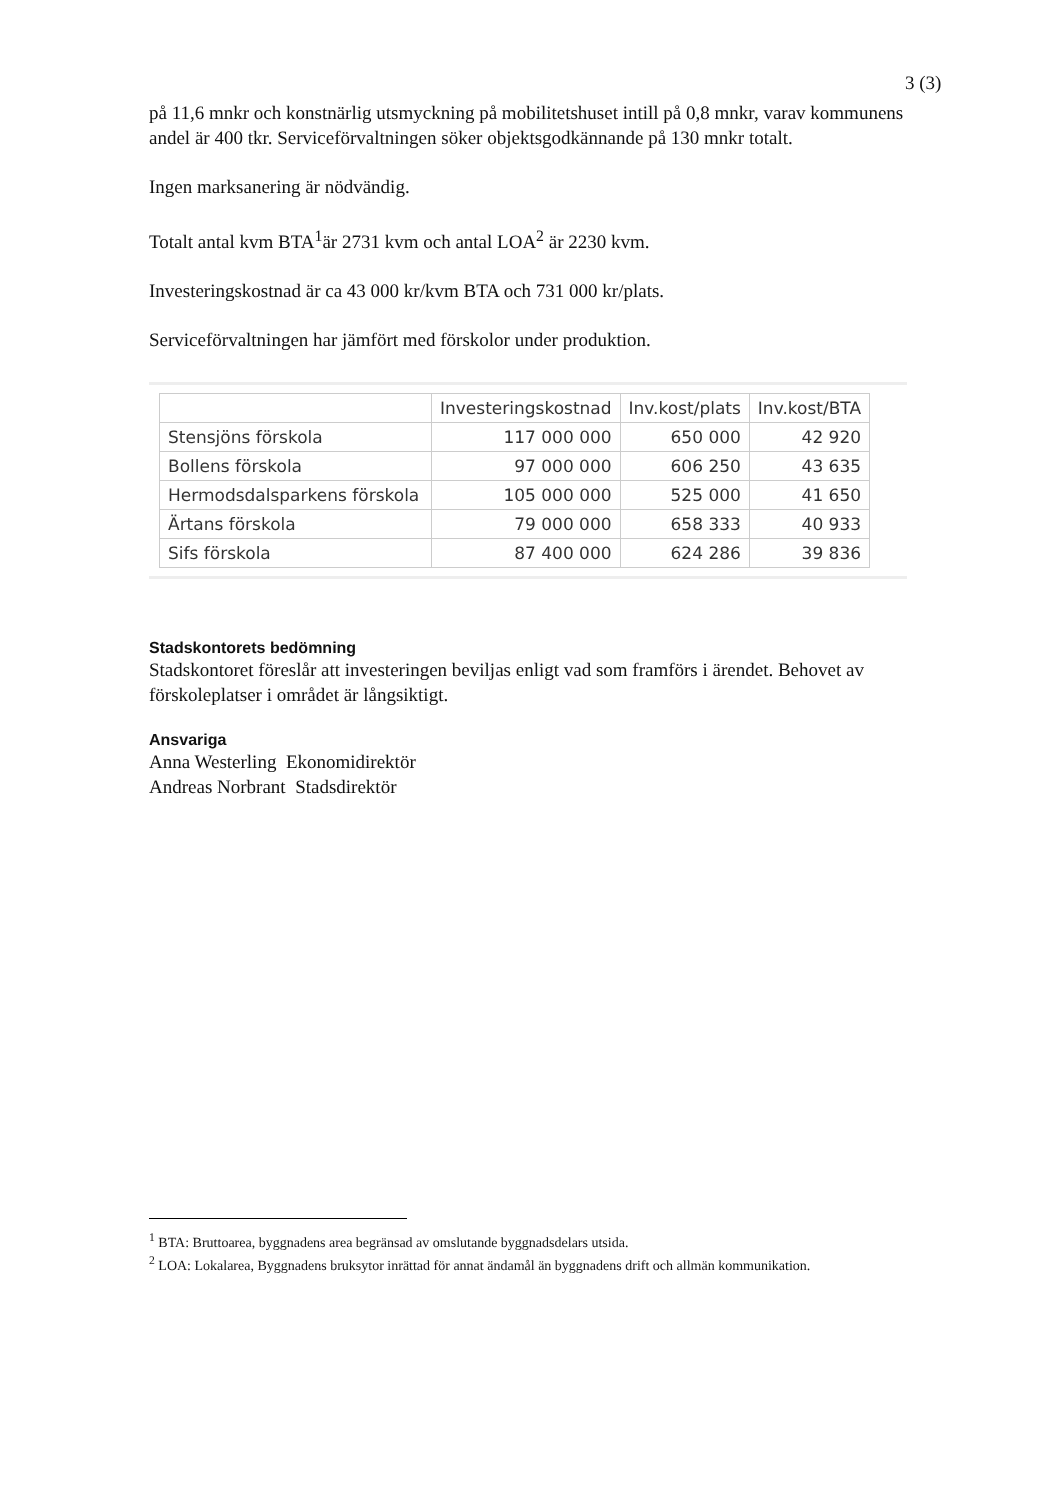3 (3)
på 11,6 mnkr och konstnärlig utsmyckning på mobilitetshuset intill på 0,8 mnkr, varav kommunens andel är 400 tkr. Serviceförvaltningen söker objektsgodkännande på 130 mnkr totalt.
Ingen marksanering är nödvändig.
Totalt antal kvm BTA<sup>1</sup>är 2731 kvm och antal LOA<sup>2</sup> är 2230 kvm.
Investeringskostnad är ca 43 000 kr/kvm BTA och 731 000 kr/plats.
Serviceförvaltningen har jämfört med förskolor under produktion.
| | Investeringskostnad | Inv.kost/plats | Inv.kost/BTA |
| --- | --- | --- | --- |
| Stensjöns förskola | 117 000 000 | 650 000 | 42 920 |
| Bollens förskola | 97 000 000 | 606 250 | 43 635 |
| Hermodsdalsparkens förskola | 105 000 000 | 525 000 | 41 650 |
| Ärtans förskola | 79 000 000 | 658 333 | 40 933 |
| Sifs förskola | 87 400 000 | 624 286 | 39 836 |
Stadskontorets bedömning
Stadskontoret föreslår att investeringen beviljas enligt vad som framförs i ärendet. Behovet av förskoleplatser i området är långsiktigt.
Ansvariga
Anna Westerling Ekonomidirektör
Andreas Norbrant Stadsdirektör
<sup>1</sup> BTA: Bruttoarea, byggnadens area begränsad av omslutande byggnadsdelars utsida.
<sup>2</sup> LOA: Lokalarea, Byggnadens bruksytor inrättad för annat ändamål än byggnadens drift och allmän kommunikation.